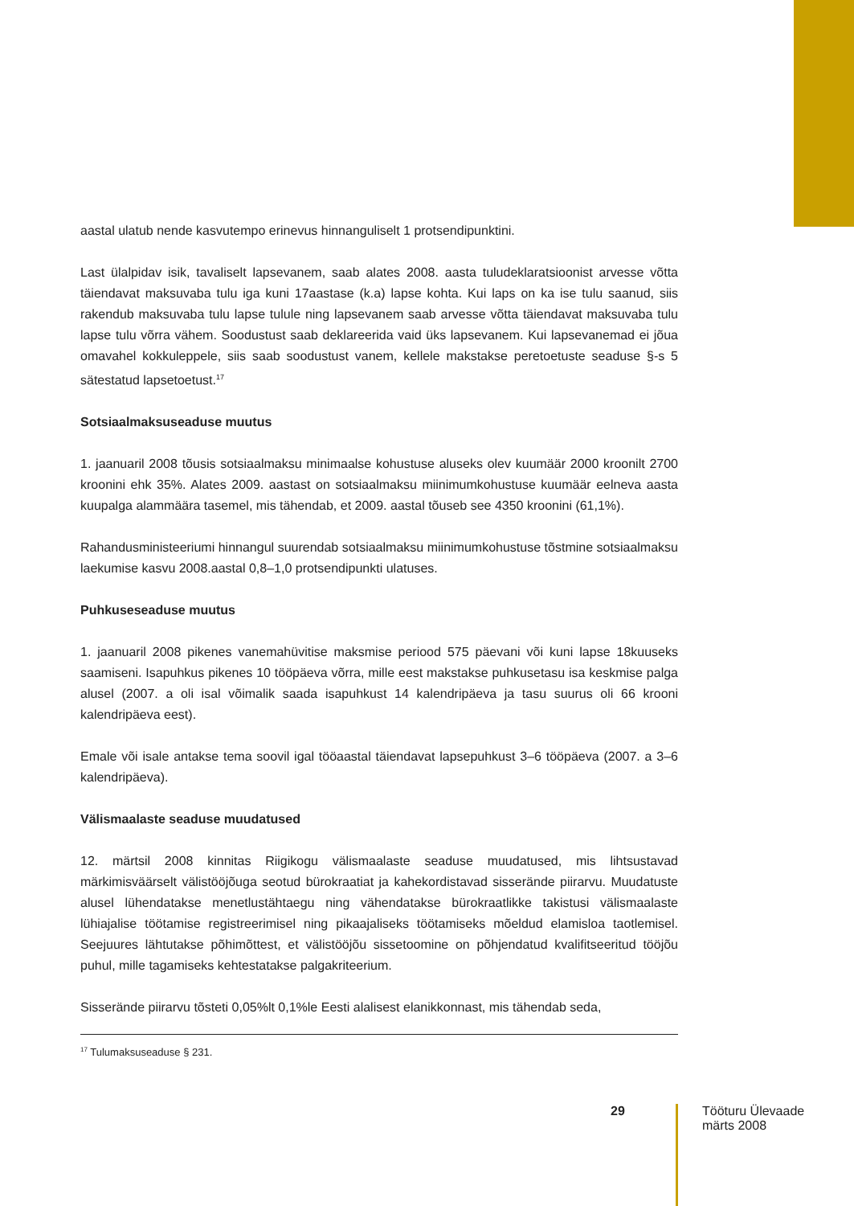aastal ulatub nende kasvutempo erinevus hinnanguliselt 1 protsendipunktini.
Last ülalpidav isik, tavaliselt lapsevanem, saab alates 2008. aasta tuludeklaratsioonist arvesse võtta täiendavat maksuvaba tulu iga kuni 17aastase (k.a) lapse kohta. Kui laps on ka ise tulu saanud, siis rakendub maksuvaba tulu lapse tulule ning lapsevanem saab arvesse võtta täiendavat maksuvaba tulu lapse tulu võrra vähem. Soodustust saab deklareerida vaid üks lapsevanem. Kui lapsevanemad ei jõua omavahel kokkuleppele, siis saab soodustust vanem, kellele makstakse peretoetuste seaduse §-s 5 sätestatud lapsetoetust.<sup>17</sup>
Sotsiaalmaksuseaduse muutus
1. jaanuaril 2008 tõusis sotsiaalmaksu minimaalse kohustuse aluseks olev kuumäär 2000 kroonilt 2700 kroonini ehk 35%. Alates 2009. aastast on sotsiaalmaksu miinimumkohustuse kuumäär eelneva aasta kuupalga alammäära tasemel, mis tähendab, et 2009. aastal tõuseb see 4350 kroonini (61,1%).
Rahandusministeeriumi hinnangul suurendab sotsiaalmaksu miinimumkohustuse tõstmine sotsiaalmaksu laekumise kasvu 2008.aastal 0,8–1,0 protsendipunkti ulatuses.
Puhkuseseaduse muutus
1. jaanuaril 2008 pikenes vanemahüvitise maksmise periood 575 päevani või kuni lapse 18kuuseks saamiseni. Isapuhkus pikenes 10 tööpäeva võrra, mille eest makstakse puhkusetasu isa keskmise palga alusel (2007. a oli isal võimalik saada isapuhkust 14 kalendripäeva ja tasu suurus oli 66 krooni kalendripäeva eest).
Emale või isale antakse tema soovil igal tööaastal täiendavat lapsepuhkust 3–6 tööpäeva (2007. a 3–6 kalendripäeva).
Välismaalaste seaduse muudatused
12. märtsil 2008 kinnitas Riigikogu välismaalaste seaduse muudatused, mis lihtsustavad märkimisväärselt välistööjõuga seotud bürokraatiat ja kahekordistavad sisserände piirarvu. Muudatuste alusel lühendatakse menetlustähtaegu ning vähendatakse bürokraatlikke takistusi välismaalaste lühiajalise töötamise registreerimisel ning pikaajaliseks töötamiseks mõeldud elamisloa taotlemisel. Seejuures lähtutakse põhimõttest, et välistööjõu sissetoomine on põhjendatud kvalifitseeritud tööjõu puhul, mille tagamiseks kehtestatakse palgakriteerium.
Sisserände piirarvu tõsteti 0,05%lt 0,1%le Eesti alalisest elanikkonnast, mis tähendab seda,
<sup>17</sup> Tulumaksuseaduse § 231.
29
Tööturu Ülevaade
märts 2008